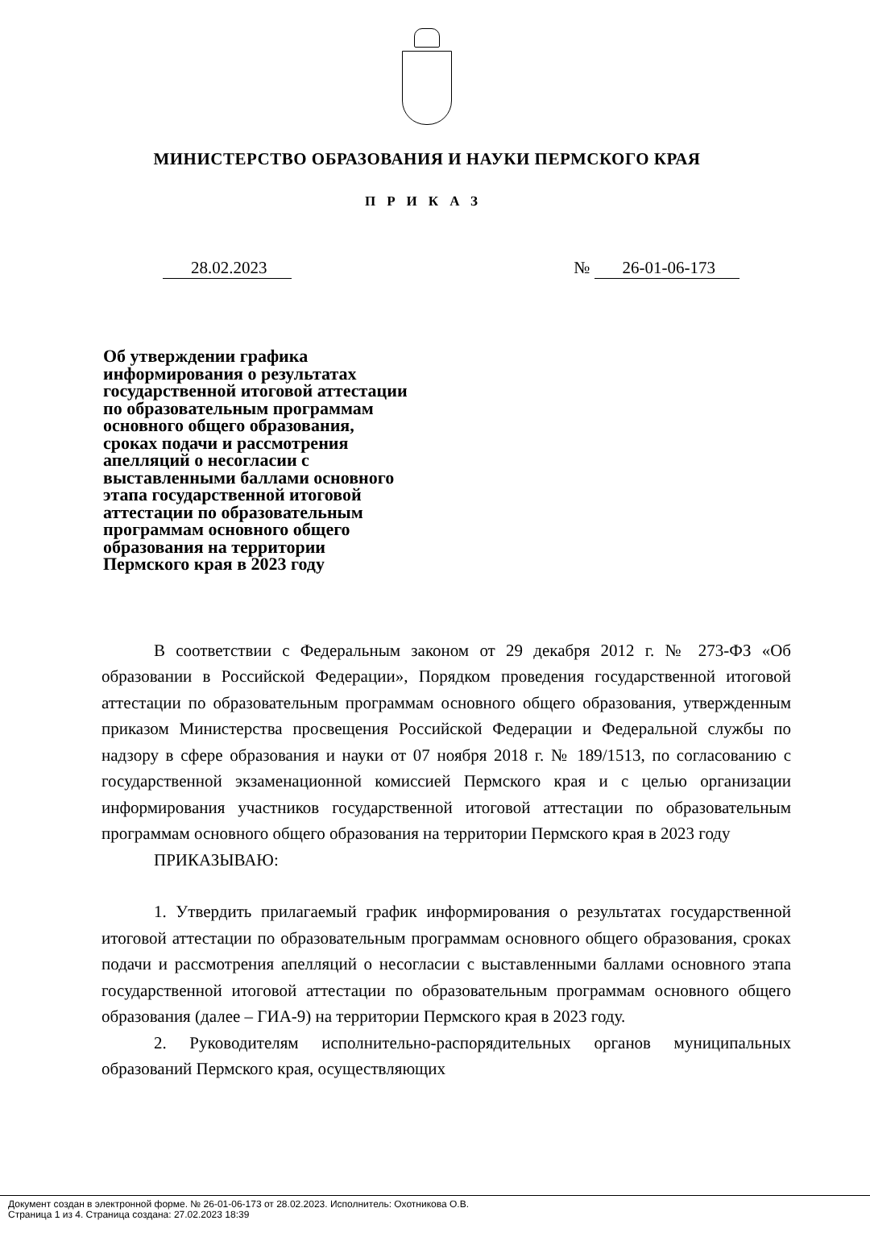МИНИСТЕРСТВО ОБРАЗОВАНИЯ И НАУКИ ПЕРМСКОГО КРАЯ
ПРИКАЗ
28.02.2023 № 26-01-06-173
Об утверждении графика информирования о результатах государственной итоговой аттестации по образовательным программам основного общего образования, сроках подачи и рассмотрения апелляций о несогласии с выставленными баллами основного этапа государственной итоговой аттестации по образовательным программам основного общего образования на территории Пермского края в 2023 году
В соответствии с Федеральным законом от 29 декабря 2012 г. № 273-ФЗ «Об образовании в Российской Федерации», Порядком проведения государственной итоговой аттестации по образовательным программам основного общего образования, утвержденным приказом Министерства просвещения Российской Федерации и Федеральной службы по надзору в сфере образования и науки от 07 ноября 2018 г. № 189/1513, по согласованию с государственной экзаменационной комиссией Пермского края и с целью организации информирования участников государственной итоговой аттестации по образовательным программам основного общего образования на территории Пермского края в 2023 году
ПРИКАЗЫВАЮ:
1. Утвердить прилагаемый график информирования о результатах государственной итоговой аттестации по образовательным программам основного общего образования, сроках подачи и рассмотрения апелляций о несогласии с выставленными баллами основного этапа государственной итоговой аттестации по образовательным программам основного общего образования (далее – ГИА-9) на территории Пермского края в 2023 году.
2. Руководителям исполнительно-распорядительных органов муниципальных образований Пермского края, осуществляющих
Документ создан в электронной форме. № 26-01-06-173 от 28.02.2023. Исполнитель: Охотникова О.В.
Страница 1 из 4. Страница создана: 27.02.2023 18:39